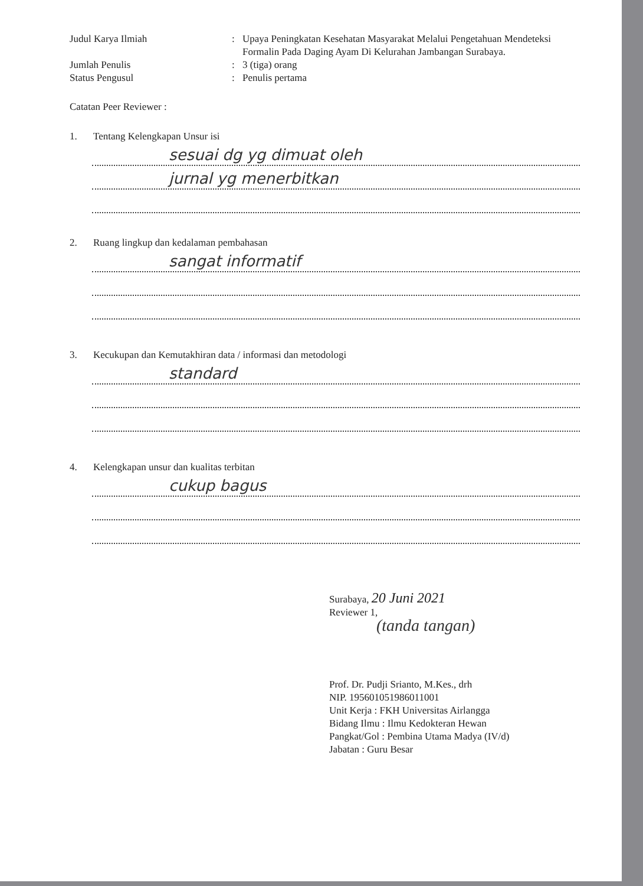Judul Karya Ilmiah : Upaya Peningkatan Kesehatan Masyarakat Melalui Pengetahuan Mendeteksi Formalin Pada Daging Ayam Di Kelurahan Jambangan Surabaya.
Jumlah Penulis : 3 (tiga) orang
Status Pengusul : Penulis pertama
Catatan Peer Reviewer :
1. Tentang Kelengkapan Unsur isi
sesuai dg yg dimuat oleh
jurnal yg menerbitkan
2. Ruang lingkup dan kedalaman pembahasan
sangat informatif
3. Kecukupan dan Kemutakhiran data / informasi dan metodologi
standard
4. Kelengkapan unsur dan kualitas terbitan
cukup bagus
Surabaya, 20 Juni 2021
Reviewer 1,
(tanda tangan)
Prof. Dr. Pudji Srianto, M.Kes., drh
NIP. 195601051986011001
Unit Kerja : FKH Universitas Airlangga
Bidang Ilmu : Ilmu Kedokteran Hewan
Pangkat/Gol : Pembina Utama Madya (IV/d)
Jabatan : Guru Besar